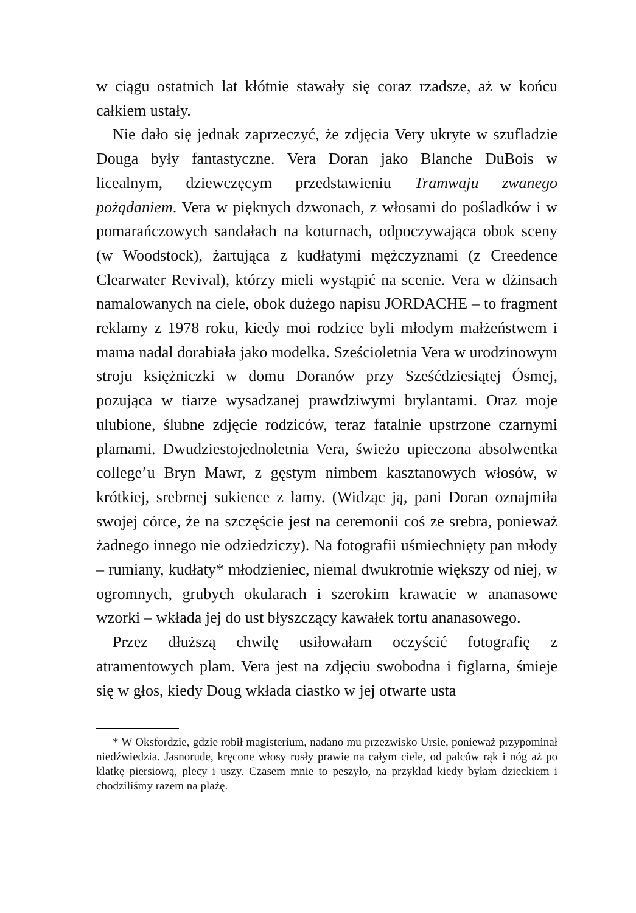w ciągu ostatnich lat kłótnie stawały się coraz rzadsze, aż w końcu całkiem ustały.
Nie dało się jednak zaprzeczyć, że zdjęcia Very ukryte w szufladzie Douga były fantastyczne. Vera Doran jako Blanche DuBois w licealnym, dziewczęcym przedstawieniu Tramwaju zwanego pożądaniem. Vera w pięknych dzwonach, z włosami do pośladków i w pomarańczowych sandałach na koturnach, odpoczywająca obok sceny (w Woodstock), żartująca z kudłatymi mężczyznami (z Creedence Clearwater Revival), którzy mieli wystąpić na scenie. Vera w dżinsach namalowanych na ciele, obok dużego napisu JORDACHE – to fragment reklamy z 1978 roku, kiedy moi rodzice byli młodym małżeństwem i mama nadal dorabiała jako modelka. Sześcioletnia Vera w urodzinowym stroju księżniczki w domu Doranów przy Sześćdziesiątej Ósmej, pozująca w tiarze wysadzanej prawdziwymi brylantami. Oraz moje ulubione, ślubne zdjęcie rodziców, teraz fatalnie upstrzone czarnymi plamami. Dwudziestojednoletnia Vera, świeżo upieczona absolwentka college’u Bryn Mawr, z gęstym nimbem kasztanowych włosów, w krótkiej, srebrnej sukience z lamy. (Widząc ją, pani Doran oznajmiła swojej córce, że na szczęście jest na ceremonii coś ze srebra, ponieważ żadnego innego nie odziedziczy). Na fotografii uśmiechnięty pan młody – rumiany, kudłaty* młodzieniec, niemal dwukrotnie większy od niej, w ogromnych, grubych okularach i szerokim krawacie w ananasowe wzorki – wkłada jej do ust błyszczący kawałek tortu ananasowego.
Przez dłuższą chwilę usiłowałam oczyścić fotografię z atramentowych plam. Vera jest na zdjęciu swobodna i figlarna, śmieje się w głos, kiedy Doug wkłada ciastko w jej otwarte usta
* W Oksfordzie, gdzie robił magisterium, nadano mu przezwisko Ursie, ponieważ przypominał niedźwiedzia. Jasnorude, kręcone włosy rosły prawie na całym ciele, od palców rąk i nóg aż po klatkę piersiową, plecy i uszy. Czasem mnie to peszyło, na przykład kiedy byłam dzieckiem i chodziliśmy razem na plażę.